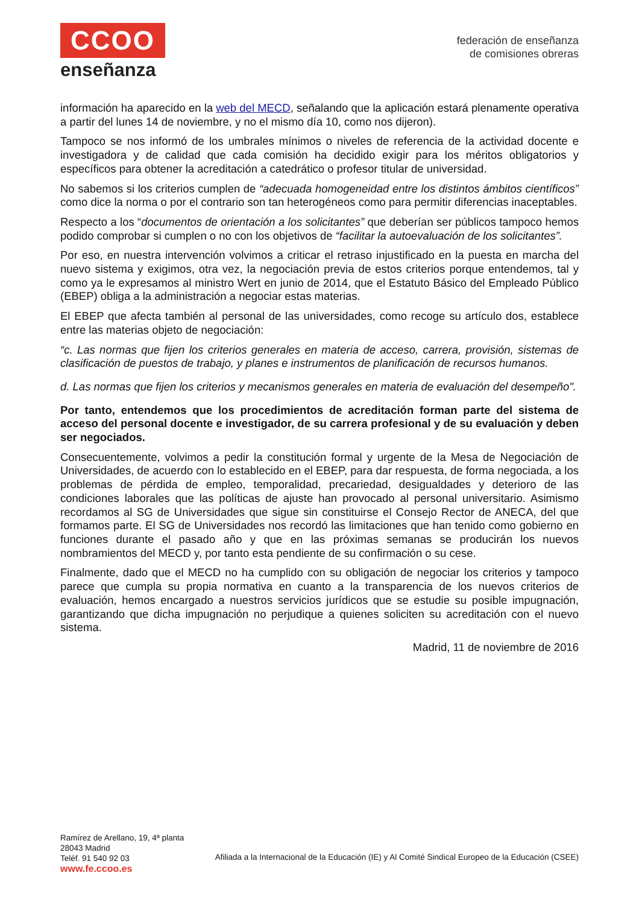CCOO
enseñanza
federación de enseñanza
de comisiones obreras
información ha aparecido en la web del MECD, señalando que la aplicación estará plenamente operativa a partir del lunes 14 de noviembre, y no el mismo día 10, como nos dijeron).
Tampoco se nos informó de los umbrales mínimos o niveles de referencia de la actividad docente e investigadora y de calidad que cada comisión ha decidido exigir para los méritos obligatorios y específicos para obtener la acreditación a catedrático o profesor titular de universidad.
No sabemos si los criterios cumplen de “adecuada homogeneidad entre los distintos ámbitos científicos” como dice la norma o por el contrario son tan heterogéneos como para permitir diferencias inaceptables.
Respecto a los “documentos de orientación a los solicitantes” que deberían ser públicos tampoco hemos podido comprobar si cumplen o no con los objetivos de “facilitar la autoevaluación de los solicitantes”.
Por eso, en nuestra intervención volvimos a criticar el retraso injustificado en la puesta en marcha del nuevo sistema y exigimos, otra vez, la negociación previa de estos criterios porque entendemos, tal y como ya le expresamos al ministro Wert en junio de 2014, que el Estatuto Básico del Empleado Público (EBEP) obliga a la administración a negociar estas materias.
El EBEP que afecta también al personal de las universidades, como recoge su artículo dos, establece entre las materias objeto de negociación:
“c. Las normas que fijen los criterios generales en materia de acceso, carrera, provisión, sistemas de clasificación de puestos de trabajo, y planes e instrumentos de planificación de recursos humanos.
d. Las normas que fijen los criterios y mecanismos generales en materia de evaluación del desempeño".
Por tanto, entendemos que los procedimientos de acreditación forman parte del sistema de acceso del personal docente e investigador, de su carrera profesional y de su evaluación y deben ser negociados.
Consecuentemente, volvimos a pedir la constitución formal y urgente de la Mesa de Negociación de Universidades, de acuerdo con lo establecido en el EBEP, para dar respuesta, de forma negociada, a los problemas de pérdida de empleo, temporalidad, precariedad, desigualdades y deterioro de las condiciones laborales que las políticas de ajuste han provocado al personal universitario. Asimismo recordamos al SG de Universidades que sigue sin constituirse el Consejo Rector de ANECA, del que formamos parte. El SG de Universidades nos recordó las limitaciones que han tenido como gobierno en funciones durante el pasado año y que en las próximas semanas se producirán los nuevos nombramientos del MECD y, por tanto esta pendiente de su confirmación o su cese.
Finalmente, dado que el MECD no ha cumplido con su obligación de negociar los criterios y tampoco parece que cumpla su propia normativa en cuanto a la transparencia de los nuevos criterios de evaluación, hemos encargado a nuestros servicios jurídicos que se estudie su posible impugnación, garantizando que dicha impugnación no perjudique a quienes soliciten su acreditación con el nuevo sistema.
Madrid, 11 de noviembre de 2016
Ramírez de Arellano, 19, 4ª planta
28043 Madrid
Teléf. 91 540 92 03
www.fe.ccoo.es
Afiliada a la Internacional de la Educación (IE) y Al Comité Sindical Europeo de la Educación (CSEE)